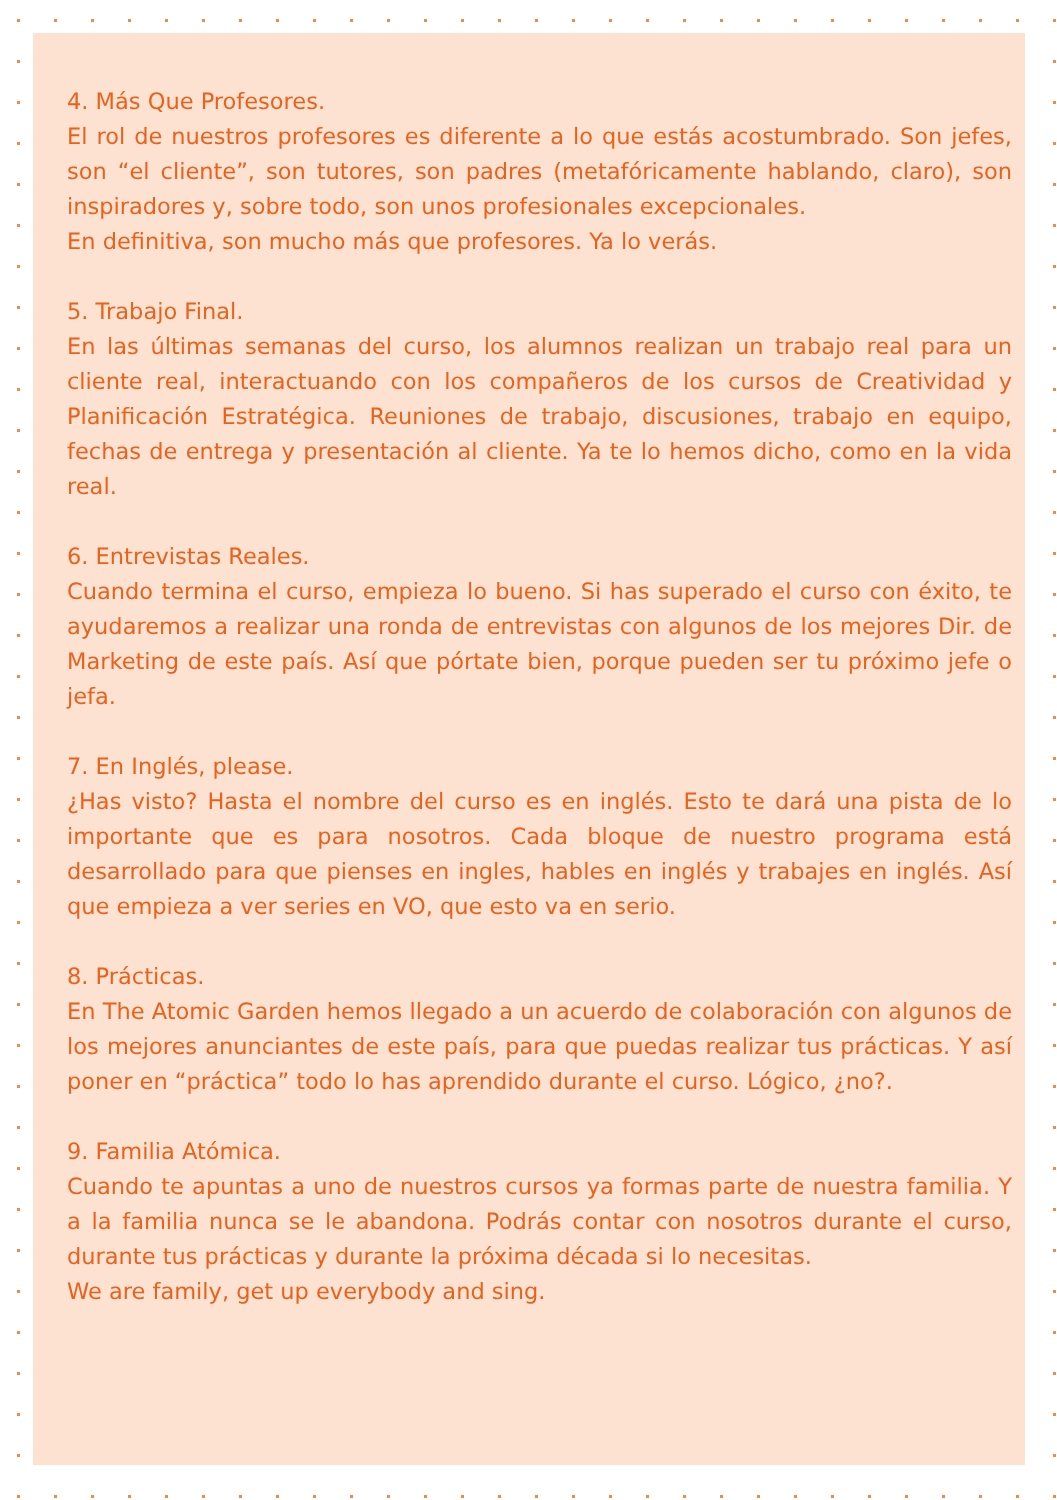4. Más Que Profesores.
El rol de nuestros profesores es diferente a lo que estás acostumbrado. Son jefes, son “el cliente”, son tutores, son padres (metafóricamente hablando, claro), son inspiradores y, sobre todo, son unos profesionales excepcionales.
En definitiva, son mucho más que profesores. Ya lo verás.
5. Trabajo Final.
En las últimas semanas del curso, los alumnos realizan un trabajo real para un cliente real, interactuando con los compañeros de los cursos de Creatividad y Planificación Estratégica. Reuniones de trabajo, discusiones, trabajo en equipo, fechas de entrega y presentación al cliente. Ya te lo hemos dicho, como en la vida real.
6. Entrevistas Reales.
Cuando termina el curso, empieza lo bueno. Si has superado el curso con éxito, te ayudaremos a realizar una ronda de entrevistas con algunos de los mejores Dir. de Marketing de este país. Así que pórtate bien, porque pueden ser tu próximo jefe o jefa.
7. En Inglés, please.
¿Has visto? Hasta el nombre del curso es en inglés. Esto te dará una pista de lo importante que es para nosotros. Cada bloque de nuestro programa está desarrollado para que pienses en ingles, hables en inglés y trabajes en inglés. Así que empieza a ver series en VO, que esto va en serio.
8. Prácticas.
En The Atomic Garden hemos llegado a un acuerdo de colaboración con algunos de los mejores anunciantes de este país, para que puedas realizar tus prácticas. Y así poner en “práctica” todo lo has aprendido durante el curso. Lógico, ¿no?.
9. Familia Atómica.
Cuando te apuntas a uno de nuestros cursos ya formas parte de nuestra familia. Y a la familia nunca se le abandona. Podrás contar con nosotros durante el curso, durante tus prácticas y durante la próxima década si lo necesitas.
We are family, get up everybody and sing.